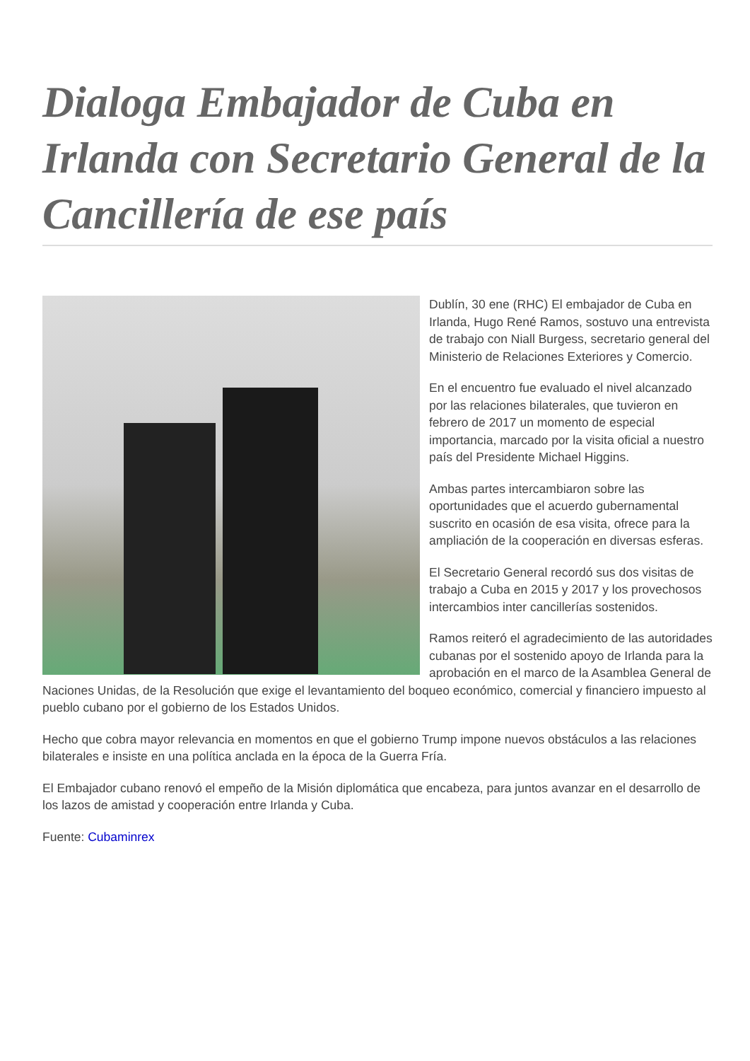Dialoga Embajador de Cuba en Irlanda con Secretario General de la Cancillería de ese país
Dublín, 30 ene (RHC) El embajador de Cuba en Irlanda, Hugo René Ramos, sostuvo una entrevista de trabajo con Niall Burgess, secretario general del Ministerio de Relaciones Exteriores y Comercio.
En el encuentro fue evaluado el nivel alcanzado por las relaciones bilaterales, que tuvieron en febrero de 2017 un momento de especial importancia, marcado por la visita oficial a nuestro país del Presidente Michael Higgins.
Ambas partes intercambiaron sobre las oportunidades que el acuerdo gubernamental suscrito en ocasión de esa visita, ofrece para la ampliación de la cooperación en diversas esferas.
El Secretario General recordó sus dos visitas de trabajo a Cuba en 2015 y 2017 y los provechosos intercambios inter cancillerías sostenidos.
Ramos reiteró el agradecimiento de las autoridades cubanas por el sostenido apoyo de Irlanda para la aprobación en el marco de la Asamblea General de Naciones Unidas, de la Resolución que exige el levantamiento del boqueo económico, comercial y financiero impuesto al pueblo cubano por el gobierno de los Estados Unidos.
Hecho que cobra mayor relevancia en momentos en que el gobierno Trump impone nuevos obstáculos a las relaciones bilaterales e insiste en una política anclada en la época de la Guerra Fría.
El Embajador cubano renovó el empeño de la Misión diplomática que encabeza, para juntos avanzar en el desarrollo de los lazos de amistad y cooperación entre Irlanda y Cuba.
Fuente: Cubaminrex